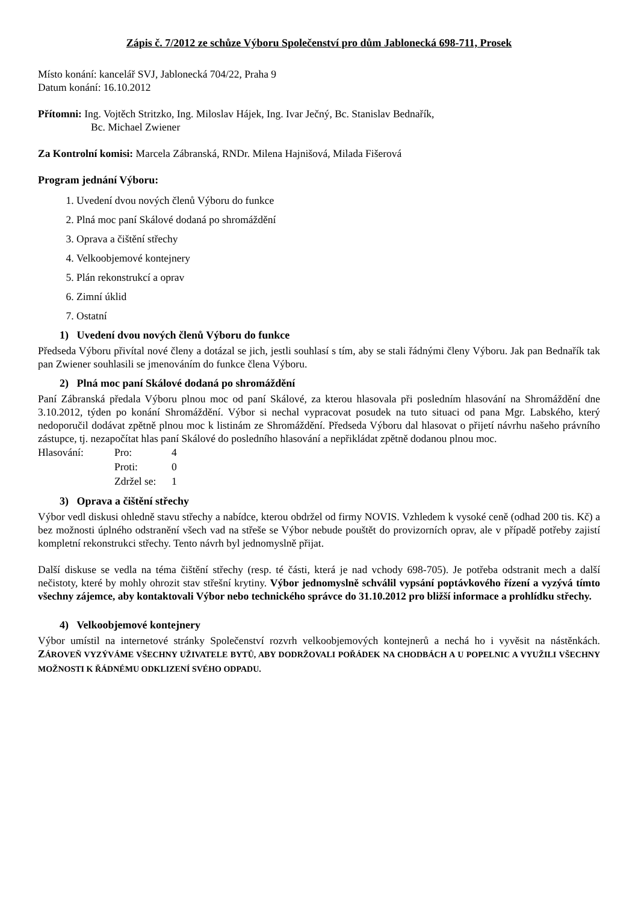Zápis č. 7/2012 ze schůze Výboru Společenství pro dům Jablonecká 698-711, Prosek
Místo konání: kancelář SVJ, Jablonecká 704/22, Praha 9
Datum konání: 16.10.2012
Přítomni: Ing. Vojtěch Stritzko, Ing. Miloslav Hájek, Ing. Ivar Ječný, Bc. Stanislav Bednařík,
Bc. Michael Zwiener
Za Kontrolní komisi: Marcela Zábranská, RNDr. Milena Hajnišová, Milada Fišerová
Program jednání Výboru:
1. Uvedení dvou nových členů Výboru do funkce
2. Plná moc paní Skálové dodaná po shromáždění
3. Oprava a čištění střechy
4. Velkoobjemové kontejnery
5. Plán rekonstrukcí a oprav
6. Zimní úklid
7. Ostatní
1) Uvedení dvou nových členů Výboru do funkce
Předseda Výboru přivítal nové členy a dotázal se jich, jestli souhlasí s tím, aby se stali řádnými členy Výboru. Jak pan Bednařík tak pan Zwiener souhlasili se jmenováním do funkce člena Výboru.
2) Plná moc paní Skálové dodaná po shromáždění
Paní Zábranská předala Výboru plnou moc od paní Skálové, za kterou hlasovala při posledním hlasování na Shromáždění dne 3.10.2012, týden po konání Shromáždění. Výbor si nechal vypracovat posudek na tuto situaci od pana Mgr. Labského, který nedoporučil dodávat zpětně plnou moc k listinám ze Shromáždění. Předseda Výboru dal hlasovat o přijetí návrhu našeho právního zástupce, tj. nezapočítat hlas paní Skálové do posledního hlasování a nepřikládat zpětně dodanou plnou moc.
Hlasování: Pro:
Proti:
Zdržel se:
4
0
1
3) Oprava a čištění střechy
Výbor vedl diskusi ohledně stavu střechy a nabídce, kterou obdržel od firmy NOVIS. Vzhledem k vysoké ceně (odhad 200 tis. Kč) a bez možnosti úplného odstranění všech vad na střeše se Výbor nebude pouštět do provizorních oprav, ale v případě potřeby zajistí kompletní rekonstrukci střechy. Tento návrh byl jednomyslně přijat.
Další diskuse se vedla na téma čištění střechy (resp. té části, která je nad vchody 698-705). Je potřeba odstranit mech a další nečistoty, které by mohly ohrozit stav střešní krytiny. Výbor jednomyslně schválil vypsání poptávkového řízení a vyzývá tímto všechny zájemce, aby kontaktovali Výbor nebo technického správce do 31.10.2012 pro bližší informace a prohlídku střechy.
4) Velkoobjemové kontejnery
Výbor umístil na internetové stránky Společenství rozvrh velkoobjemových kontejnerů a nechá ho i vyvěsit na nástěnkách. ZÁROVEŇ VYZÝVÁME VŠECHNY UŽIVATELE BYTŮ, ABY DODRŽOVALI POŘÁDEK NA CHODBÁCH A U POPELNIC A VYUŽILI VŠECHNY MOŽNOSTI K ŘÁDNÉMU ODKLIZENÍ SVÉHO ODPADU.